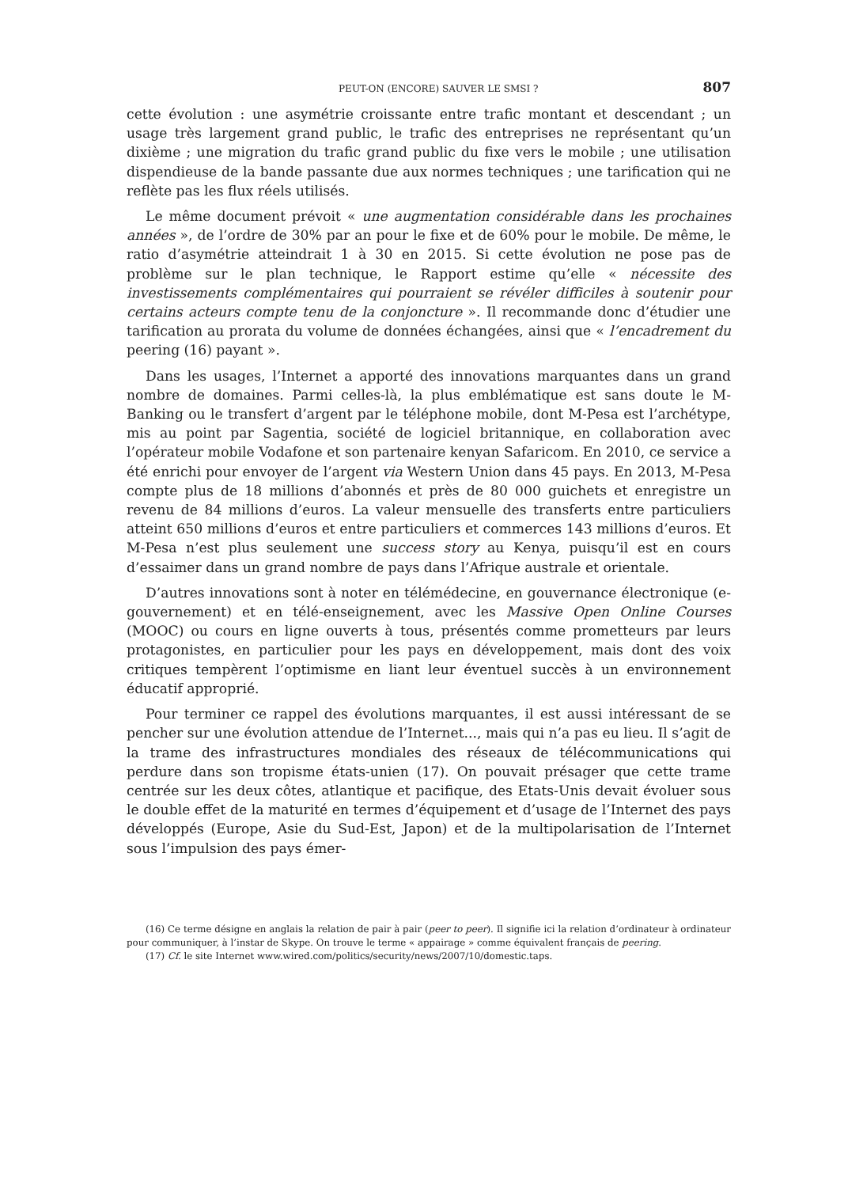PEUT-ON (ENCORE) SAUVER LE SMSI ? 807
cette évolution : une asymétrie croissante entre trafic montant et descendant ; un usage très largement grand public, le trafic des entreprises ne représentant qu’un dixième ; une migration du trafic grand public du fixe vers le mobile ; une utilisation dispendieuse de la bande passante due aux normes techniques ; une tarification qui ne reflète pas les flux réels utilisés.
Le même document prévoit « une augmentation considérable dans les prochaines années », de l’ordre de 30% par an pour le fixe et de 60% pour le mobile. De même, le ratio d’asymétrie atteindrait 1 à 30 en 2015. Si cette évolution ne pose pas de problème sur le plan technique, le Rapport estime qu’elle « nécessite des investissements complémentaires qui pourraient se révéler difficiles à soutenir pour certains acteurs compte tenu de la conjoncture ». Il recommande donc d’étudier une tarification au prorata du volume de données échangées, ainsi que « l’encadrement du peering (16) payant ».
Dans les usages, l’Internet a apporté des innovations marquantes dans un grand nombre de domaines. Parmi celles-là, la plus emblématique est sans doute le M-Banking ou le transfert d’argent par le téléphone mobile, dont M-Pesa est l’archétype, mis au point par Sagentia, société de logiciel britannique, en collaboration avec l’opérateur mobile Vodafone et son partenaire kenyan Safaricom. En 2010, ce service a été enrichi pour envoyer de l’argent via Western Union dans 45 pays. En 2013, M-Pesa compte plus de 18 millions d’abonnés et près de 80 000 guichets et enregistre un revenu de 84 millions d’euros. La valeur mensuelle des transferts entre particuliers atteint 650 millions d’euros et entre particuliers et commerces 143 millions d’euros. Et M-Pesa n’est plus seulement une success story au Kenya, puisqu’il est en cours d’essaimer dans un grand nombre de pays dans l’Afrique australe et orientale.
D’autres innovations sont à noter en télémédecine, en gouvernance électronique (e-gouvernement) et en télé-enseignement, avec les Massive Open Online Courses (MOOC) ou cours en ligne ouverts à tous, présentés comme prometteurs par leurs protagonistes, en particulier pour les pays en développement, mais dont des voix critiques tempèrent l’optimisme en liant leur éventuel succès à un environnement éducatif approprié.
Pour terminer ce rappel des évolutions marquantes, il est aussi intéressant de se pencher sur une évolution attendue de l’Internet..., mais qui n’a pas eu lieu. Il s’agit de la trame des infrastructures mondiales des réseaux de télécommunications qui perdure dans son tropisme états-unien (17). On pouvait présager que cette trame centrée sur les deux côtes, atlantique et pacifique, des Etats-Unis devait évoluer sous le double effet de la maturité en termes d’équipement et d’usage de l’Internet des pays développés (Europe, Asie du Sud-Est, Japon) et de la multipolarisation de l’Internet sous l’impulsion des pays émer-
(16) Ce terme désigne en anglais la relation de pair à pair (peer to peer). Il signifie ici la relation d’ordinateur à ordinateur pour communiquer, à l’instar de Skype. On trouve le terme « appairage » comme équivalent français de peering.
(17) Cf. le site Internet www.wired.com/politics/security/news/2007/10/domestic.taps.